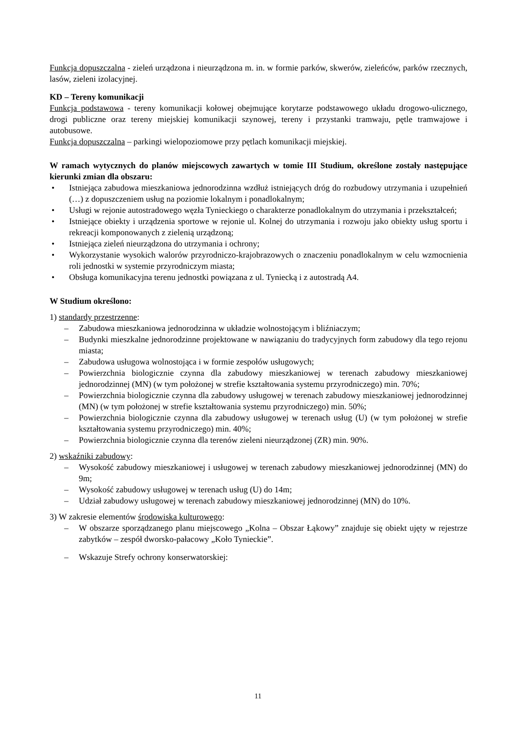Funkcja dopuszczalna - zieleń urządzona i nieurządzona m. in. w formie parków, skwerów, zieleńców, parków rzecznych, lasów, zieleni izolacyjnej.
KD – Tereny komunikacji
Funkcja podstawowa - tereny komunikacji kołowej obejmujące korytarze podstawowego układu drogowo-ulicznego, drogi publiczne oraz tereny miejskiej komunikacji szynowej, tereny i przystanki tramwaju, pętle tramwajowe i autobusowe.
Funkcja dopuszczalna – parkingi wielopoziomowe przy pętlach komunikacji miejskiej.
W ramach wytycznych do planów miejscowych zawartych w tomie III Studium, określone zostały następujące kierunki zmian dla obszaru:
• Istniejąca zabudowa mieszkaniowa jednorodzinna wzdłuż istniejących dróg do rozbudowy utrzymania i uzupełnień (…) z dopuszczeniem usług na poziomie lokalnym i ponadlokalnym;
• Usługi w rejonie autostradowego węzła Tynieckiego o charakterze ponadlokalnym do utrzymania i przekształceń;
• Istniejące obiekty i urządzenia sportowe w rejonie ul. Kolnej do utrzymania i rozwoju jako obiekty usług sportu i rekreacji komponowanych z zielenią urządzoną;
• Istniejąca zieleń nieurządzona do utrzymania i ochrony;
• Wykorzystanie wysokich walorów przyrodniczo-krajobrazowych o znaczeniu ponadlokalnym w celu wzmocnienia roli jednostki w systemie przyrodniczym miasta;
• Obsługa komunikacyjna terenu jednostki powiązana z ul. Tyniecką i z autostradą A4.
W Studium określono:
1) standardy przestrzenne:
– Zabudowa mieszkaniowa jednorodzinna w układzie wolnostojącym i bliźniaczym;
– Budynki mieszkalne jednorodzinne projektowane w nawiązaniu do tradycyjnych form zabudowy dla tego rejonu miasta;
– Zabudowa usługowa wolnostojąca i w formie zespołów usługowych;
– Powierzchnia biologicznie czynna dla zabudowy mieszkaniowej w terenach zabudowy mieszkaniowej jednorodzinnej (MN) (w tym położonej w strefie kształtowania systemu przyrodniczego) min. 70%;
– Powierzchnia biologicznie czynna dla zabudowy usługowej w terenach zabudowy mieszkaniowej jednorodzinnej (MN) (w tym położonej w strefie kształtowania systemu przyrodniczego) min. 50%;
– Powierzchnia biologicznie czynna dla zabudowy usługowej w terenach usług (U) (w tym położonej w strefie kształtowania systemu przyrodniczego) min. 40%;
– Powierzchnia biologicznie czynna dla terenów zieleni nieurządzonej (ZR) min. 90%.
2) wskaźniki zabudowy:
– Wysokość zabudowy mieszkaniowej i usługowej w terenach zabudowy mieszkaniowej jednorodzinnej (MN) do 9m;
– Wysokość zabudowy usługowej w terenach usług (U) do 14m;
– Udział zabudowy usługowej w terenach zabudowy mieszkaniowej jednorodzinnej (MN) do 10%.
3) W zakresie elementów środowiska kulturowego:
– W obszarze sporządzanego planu miejscowego „Kolna – Obszar Łąkowy” znajduje się obiekt ujęty w rejestrze zabytków – zespół dworsko-pałacowy „Koło Tynieckie”.
– Wskazuje Strefy ochrony konserwatorskiej:
11